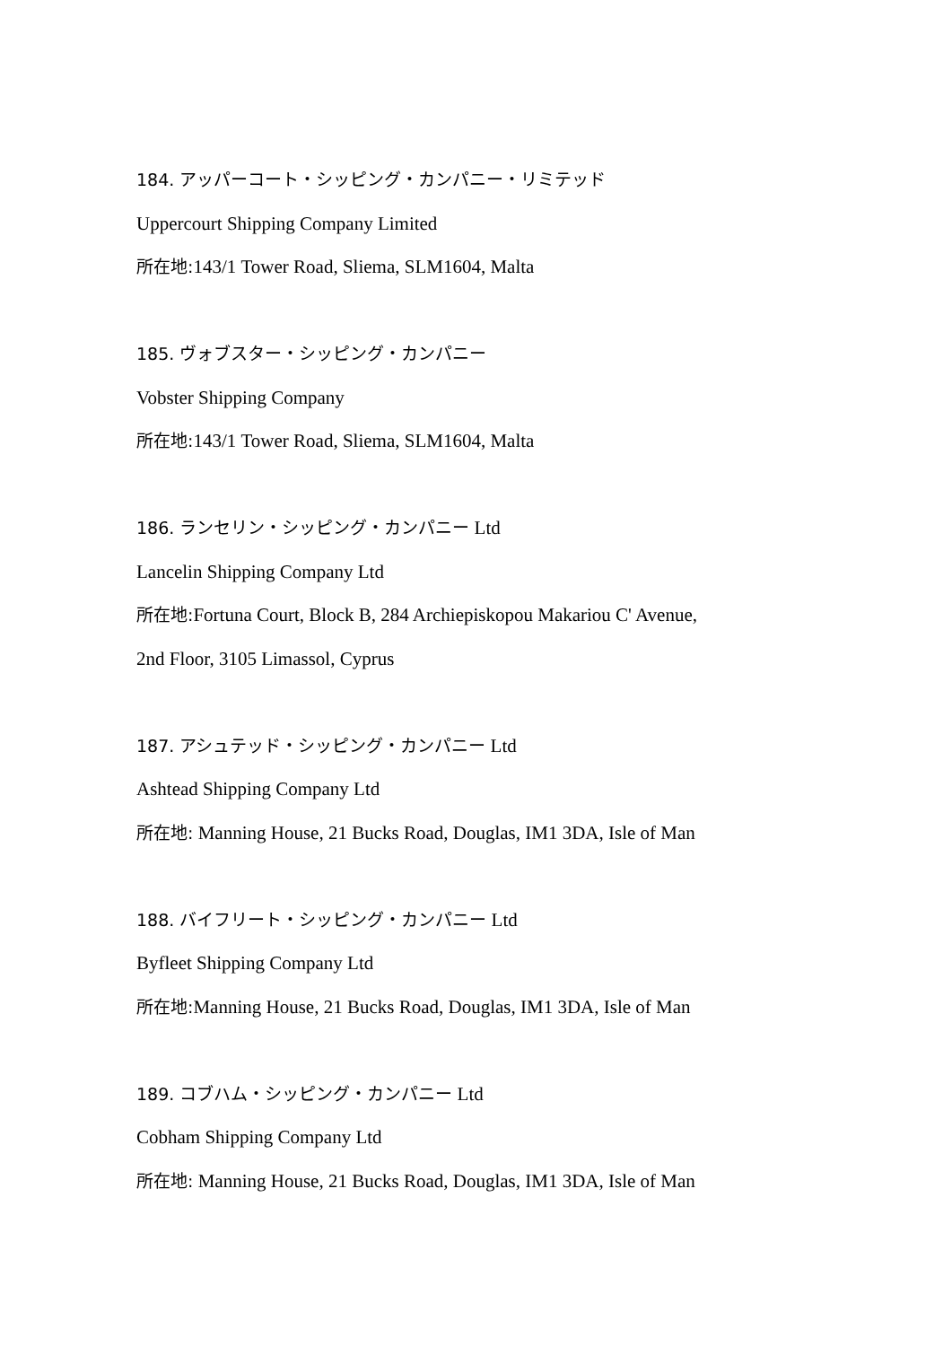184. アッパーコート・シッピング・カンパニー・リミテッド
Uppercourt Shipping Company Limited
所在地: 143/1 Tower Road, Sliema, SLM1604, Malta
185. ヴォブスター・シッピング・カンパニー
Vobster Shipping Company
所在地: 143/1 Tower Road, Sliema, SLM1604, Malta
186. ランセリン・シッピング・カンパニー Ltd
Lancelin Shipping Company Ltd
所在地: Fortuna Court, Block B, 284 Archiepiskopou Makariou C' Avenue,
2nd Floor, 3105 Limassol, Cyprus
187. アシュテッド・シッピング・カンパニー Ltd
Ashtead Shipping Company Ltd
所在地: Manning House, 21 Bucks Road, Douglas, IM1 3DA, Isle of Man
188. バイフリート・シッピング・カンパニー Ltd
Byfleet Shipping Company Ltd
所在地: Manning House, 21 Bucks Road, Douglas, IM1 3DA, Isle of Man
189. コブハム・シッピング・カンパニー Ltd
Cobham Shipping Company Ltd
所在地: Manning House, 21 Bucks Road, Douglas, IM1 3DA, Isle of Man